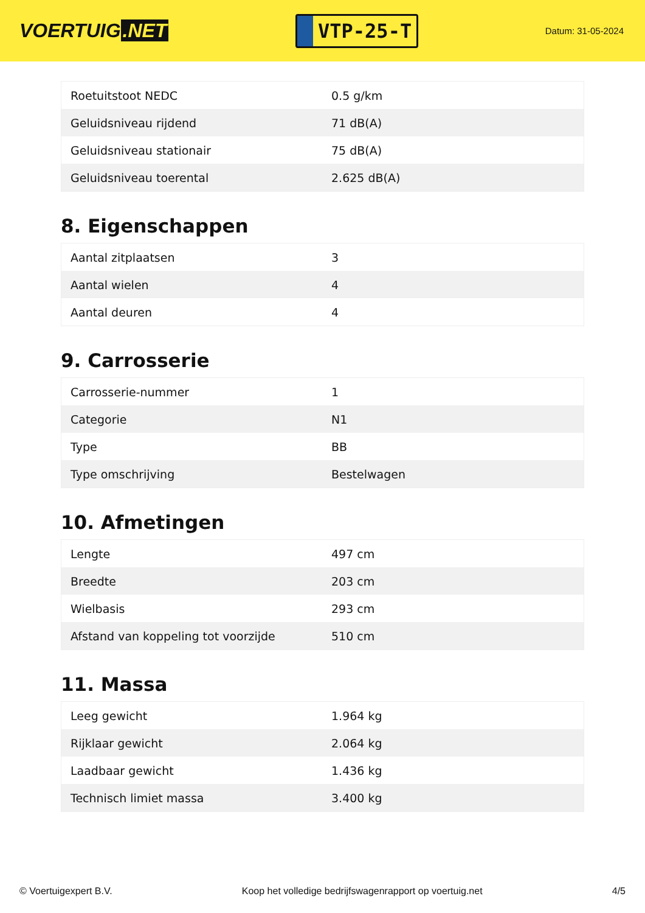VOERTUIG.NET
VTP-25-T
Datum: 31-05-2024
| Roetuitstoot NEDC | 0.5 g/km |
| Geluidsniveau rijdend | 71 dB(A) |
| Geluidsniveau stationair | 75 dB(A) |
| Geluidsniveau toerental | 2.625 dB(A) |
8. Eigenschappen
| Aantal zitplaatsen | 3 |
| Aantal wielen | 4 |
| Aantal deuren | 4 |
9. Carrosserie
| Carrosserie-nummer | 1 |
| Categorie | N1 |
| Type | BB |
| Type omschrijving | Bestelwagen |
10. Afmetingen
| Lengte | 497 cm |
| Breedte | 203 cm |
| Wielbasis | 293 cm |
| Afstand van koppeling tot voorzijde | 510 cm |
11. Massa
| Leeg gewicht | 1.964 kg |
| Rijklaar gewicht | 2.064 kg |
| Laadbaar gewicht | 1.436 kg |
| Technisch limiet massa | 3.400 kg |
© Voertuigexpert B.V. Koop het volledige bedrijfswagenrapport op voertuig.net 4/5